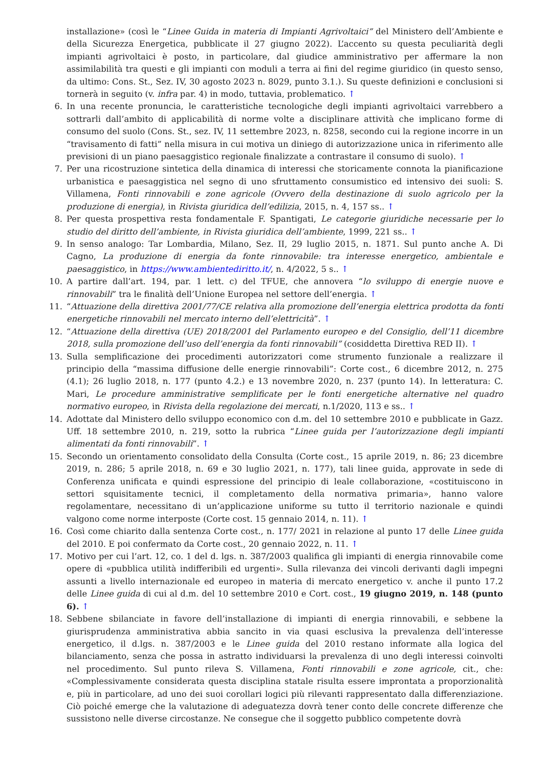installazione» (così le “Linee Guida in materia di Impianti Agrivoltaici” del Ministero dell’Ambiente e della Sicurezza Energetica, pubblicate il 27 giugno 2022). L’accento su questa peculiarità degli impianti agrivoltaici è posto, in particolare, dal giudice amministrativo per affermare la non assimilabilità tra questi e gli impianti con moduli a terra ai fini del regime giuridico (in questo senso, da ultimo: Cons. St., Sez. IV, 30 agosto 2023 n. 8029, punto 3.1.). Su queste definizioni e conclusioni si tornerà in seguito (v. infra par. 4) in modo, tuttavia, problematico. ↑
6. In una recente pronuncia, le caratteristiche tecnologiche degli impianti agrivoltaici varrebbero a sottrarli dall’ambito di applicabilità di norme volte a disciplinare attività che implicano forme di consumo del suolo (Cons. St., sez. IV, 11 settembre 2023, n. 8258, secondo cui la regione incorre in un “travisamento di fatti” nella misura in cui motiva un diniego di autorizzazione unica in riferimento alle previsioni di un piano paesaggistico regionale finalizzate a contrastare il consumo di suolo). ↑
7. Per una ricostruzione sintetica della dinamica di interessi che storicamente connota la pianificazione urbanistica e paesaggistica nel segno di uno sfruttamento consumistico ed intensivo dei suoli: S. Villamena, Fonti rinnovabili e zone agricole (Ovvero della destinazione di suolo agricolo per la produzione di energia), in Rivista giuridica dell’edilizia, 2015, n. 4, 157 ss.. ↑
8. Per questa prospettiva resta fondamentale F. Spantigati, Le categorie giuridiche necessarie per lo studio del diritto dell’ambiente, in Rivista giuridica dell’ambiente, 1999, 221 ss.. ↑
9. In senso analogo: Tar Lombardia, Milano, Sez. II, 29 luglio 2015, n. 1871. Sul punto anche A. Di Cagno, La produzione di energia da fonte rinnovabile: tra interesse energetico, ambientale e paesaggistico, in https://www.ambientediritto.it/, n. 4/2022, 5 s.. ↑
10. A partire dall’art. 194, par. 1 lett. c) del TFUE, che annovera “lo sviluppo di energie nuove e rinnovabili” tra le finalità dell’Unione Europea nel settore dell’energia. ↑
11. “Attuazione della direttiva 2001/77/CE relativa alla promozione dell’energia elettrica prodotta da fonti energetiche rinnovabili nel mercato interno dell’elettricità”. ↑
12. “Attuazione della direttiva (UE) 2018/2001 del Parlamento europeo e del Consiglio, dell’11 dicembre 2018, sulla promozione dell’uso dell’energia da fonti rinnovabili” (cosiddetta Direttiva RED II). ↑
13. Sulla semplificazione dei procedimenti autorizzatori come strumento funzionale a realizzare il principio della “massima diffusione delle energie rinnovabili”: Corte cost., 6 dicembre 2012, n. 275 (4.1); 26 luglio 2018, n. 177 (punto 4.2.) e 13 novembre 2020, n. 237 (punto 14). In letteratura: C. Mari, Le procedure amministrative semplificate per le fonti energetiche alternative nel quadro normativo europeo, in Rivista della regolazione dei mercati, n.1/2020, 113 e ss.. ↑
14. Adottate dal Ministero dello sviluppo economico con d.m. del 10 settembre 2010 e pubblicate in Gazz. Uff. 18 settembre 2010, n. 219, sotto la rubrica “Linee guida per l’autorizzazione degli impianti alimentati da fonti rinnovabili”. ↑
15. Secondo un orientamento consolidato della Consulta (Corte cost., 15 aprile 2019, n. 86; 23 dicembre 2019, n. 286; 5 aprile 2018, n. 69 e 30 luglio 2021, n. 177), tali linee guida, approvate in sede di Conferenza unificata e quindi espressione del principio di leale collaborazione, «costituiscono in settori squisitamente tecnici, il completamento della normativa primaria», hanno valore regolamentare, necessitano di un’applicazione uniforme su tutto il territorio nazionale e quindi valgono come norme interposte (Corte cost. 15 gennaio 2014, n. 11). ↑
16. Così come chiarito dalla sentenza Corte cost., n. 177/ 2021 in relazione al punto 17 delle Linee guida del 2010. E poi confermato da Corte cost., 20 gennaio 2022, n. 11. ↑
17. Motivo per cui l’art. 12, co. 1 del d. lgs. n. 387/2003 qualifica gli impianti di energia rinnovabile come opere di «pubblica utilità indifferibili ed urgenti». Sulla rilevanza dei vincoli derivanti dagli impegni assunti a livello internazionale ed europeo in materia di mercato energetico v. anche il punto 17.2 delle Linee guida di cui al d.m. del 10 settembre 2010 e Cort. cost., 19 giugno 2019, n. 148 (punto 6). ↑
18. Sebbene sbilanciate in favore dell’installazione di impianti di energia rinnovabili, e sebbene la giurisprudenza amministrativa abbia sancito in via quasi esclusiva la prevalenza dell’interesse energetico, il d.lgs. n. 387/2003 e le Linee guida del 2010 restano informate alla logica del bilanciamento, senza che possa in astratto individuarsi la prevalenza di uno degli interessi coinvolti nel procedimento. Sul punto rileva S. Villamena, Fonti rinnovabili e zone agricole, cit., che: «Complessivamente considerata questa disciplina statale risulta essere improntata a proporzionalità e, più in particolare, ad uno dei suoi corollari logici più rilevanti rappresentato dalla differenziazione. Ciò poiché emerge che la valutazione di adeguatezza dovrà tener conto delle concrete differenze che sussistono nelle diverse circostanze. Ne consegue che il soggetto pubblico competente dovrà